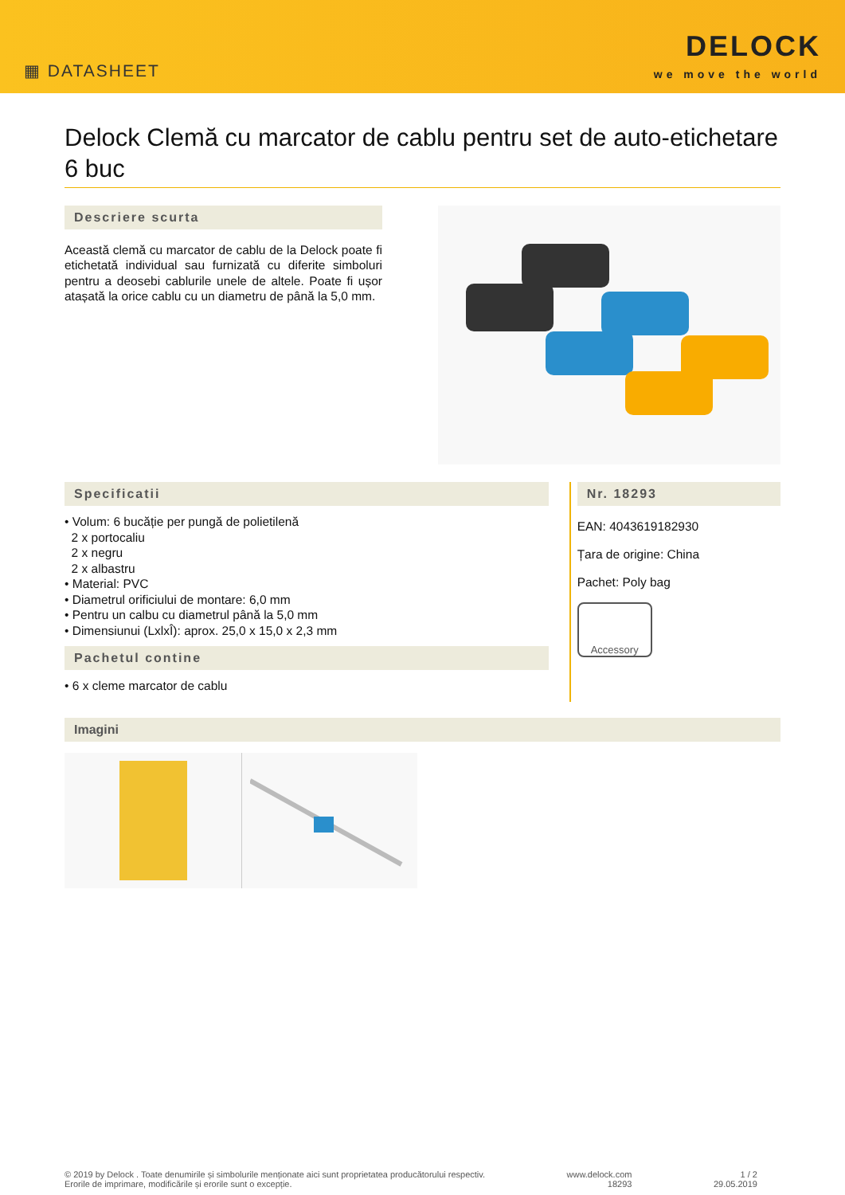▦ DATASHEET
DELOCK
we move the world
Delock Clemă cu marcator de cablu pentru set de auto-etichetare 6 buc
Descriere scurta
Această clemă cu marcator de cablu de la Delock poate fi etichetată individual sau furnizată cu diferite simboluri pentru a deosebi cablurile unele de altele. Poate fi ușor atașată la orice cablu cu un diametru de până la 5,0 mm.
Specificatii
• Volum: 6 bucăție per pungă de polietilenă
2 x portocaliu
2 x negru
2 x albastru
• Material: PVC
• Diametrul orificiului de montare: 6,0 mm
• Pentru un calbu cu diametrul până la 5,0 mm
• Dimensiunui (LxlxÎ): aprox. 25,0 x 15,0 x 2,3 mm
Pachetul contine
• 6 x cleme marcator de cablu
Nr. 18293
EAN: 4043619182930
Țara de origine: China
Pachet: Poly bag
Accessory
Imagini
© 2019 by Delock . Toate denumirile și simbolurile menționate aici sunt proprietatea producătorului respectiv.
Erorile de imprimare, modificările și erorile sunt o excepție.
www.delock.com
18293
1 / 2
29.05.2019